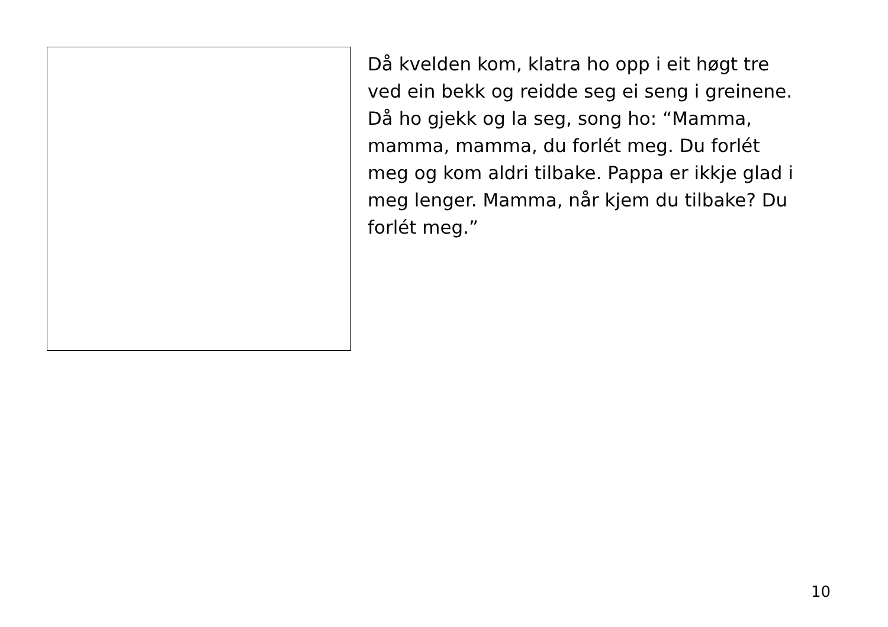Då kvelden kom, klatra ho opp i eit høgt tre ved ein bekk og reidde seg ei seng i greinene. Då ho gjekk og la seg, song ho: “Mamma, mamma, mamma, du forlét meg. Du forlét meg og kom aldri tilbake. Pappa er ikkje glad i meg lenger. Mamma, når kjem du tilbake? Du forlét meg.”
10